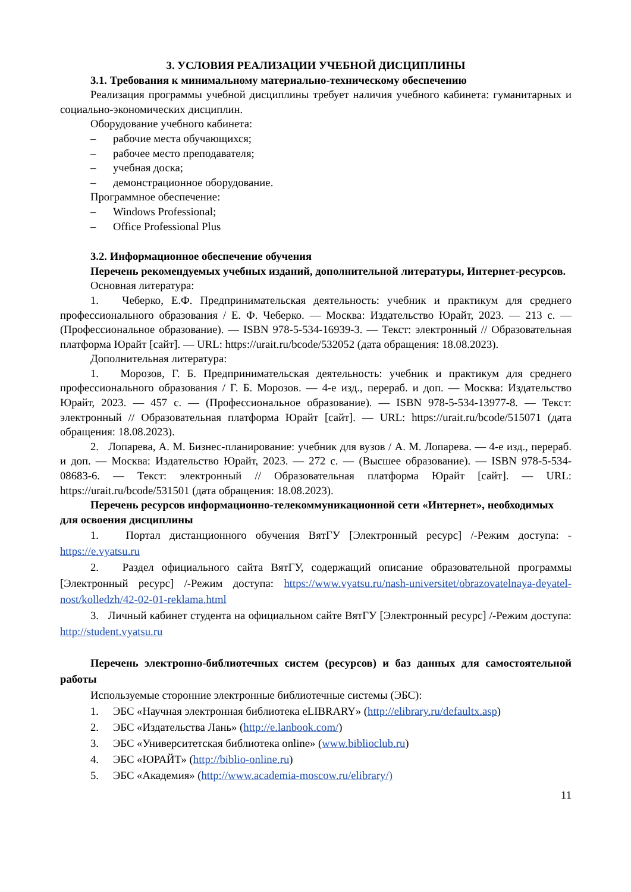3. УСЛОВИЯ РЕАЛИЗАЦИИ УЧЕБНОЙ ДИСЦИПЛИНЫ
3.1. Требования к минимальному материально-техническому обеспечению
Реализация программы учебной дисциплины требует наличия учебного кабинета: гуманитарных и социально-экономических дисциплин.
Оборудование учебного кабинета:
– рабочие места обучающихся;
– рабочее место преподавателя;
– учебная доска;
– демонстрационное оборудование.
Программное обеспечение:
– Windows Professional;
– Office Professional Plus
3.2. Информационное обеспечение обучения
Перечень рекомендуемых учебных изданий, дополнительной литературы, Интернет-ресурсов.
Основная литература:
1. Чеберко, Е.Ф. Предпринимательская деятельность: учебник и практикум для среднего профессионального образования / Е. Ф. Чеберко. — Москва: Издательство Юрайт, 2023. — 213 с. — (Профессиональное образование). — ISBN 978-5-534-16939-3. — Текст: электронный // Образовательная платформа Юрайт [сайт]. — URL: https://urait.ru/bcode/532052 (дата обращения: 18.08.2023).
Дополнительная литература:
1. Морозов, Г. Б. Предпринимательская деятельность: учебник и практикум для среднего профессионального образования / Г. Б. Морозов. — 4-е изд., перераб. и доп. — Москва: Издательство Юрайт, 2023. — 457 с. — (Профессиональное образование). — ISBN 978-5-534-13977-8. — Текст: электронный // Образовательная платформа Юрайт [сайт]. — URL: https://urait.ru/bcode/515071 (дата обращения: 18.08.2023).
2. Лопарева, А. М. Бизнес-планирование: учебник для вузов / А. М. Лопарева. — 4-е изд., перераб. и доп. — Москва: Издательство Юрайт, 2023. — 272 с. — (Высшее образование). — ISBN 978-5-534-08683-6. — Текст: электронный // Образовательная платформа Юрайт [сайт]. — URL: https://urait.ru/bcode/531501 (дата обращения: 18.08.2023).
Перечень ресурсов информационно-телекоммуникационной сети «Интернет», необходимых для освоения дисциплины
1. Портал дистанционного обучения ВятГУ [Электронный ресурс] /-Режим доступа: - https://e.vyatsu.ru
2. Раздел официального сайта ВятГУ, содержащий описание образовательной программы [Электронный ресурс] /-Режим доступа: https://www.vyatsu.ru/nash-universitet/obrazovatelnaya-deyatel-nost/kolledzh/42-02-01-reklama.html
3. Личный кабинет студента на официальном сайте ВятГУ [Электронный ресурс] /-Режим доступа: http://student.vyatsu.ru
Перечень электронно-библиотечных систем (ресурсов) и баз данных для самостоятельной работы
Используемые сторонние электронные библиотечные системы (ЭБС):
1. ЭБС «Научная электронная библиотека eLIBRARY» (http://elibrary.ru/defaultx.asp)
2. ЭБС «Издательства Лань» (http://e.lanbook.com/)
3. ЭБС «Университетская библиотека online» (www.biblioclub.ru)
4. ЭБС «ЮРАЙТ» (http://biblio-online.ru)
5. ЭБС «Академия» (http://www.academia-moscow.ru/elibrary/)
11